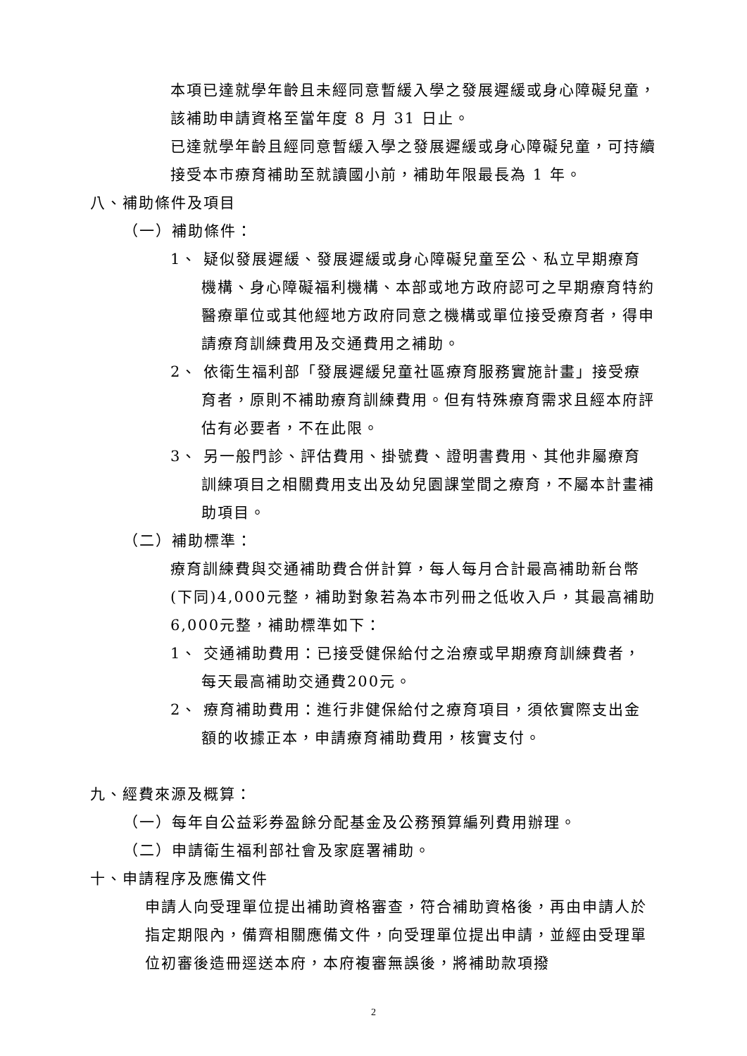本項已達就學年齡且未經同意暫緩入學之發展遲緩或身心障礙兒童，該補助申請資格至當年度 8 月 31 日止。
已達就學年齡且經同意暫緩入學之發展遲緩或身心障礙兒童，可持續接受本市療育補助至就讀國小前，補助年限最長為 1 年。
八、補助條件及項目
（一）補助條件：
1、 疑似發展遲緩、發展遲緩或身心障礙兒童至公、私立早期療育機構、身心障礙福利機構、本部或地方政府認可之早期療育特約醫療單位或其他經地方政府同意之機構或單位接受療育者，得申請療育訓練費用及交通費用之補助。
2、 依衛生福利部「發展遲緩兒童社區療育服務實施計畫」接受療育者，原則不補助療育訓練費用。但有特殊療育需求且經本府評估有必要者，不在此限。
3、 另一般門診、評估費用、掛號費、證明書費用、其他非屬療育訓練項目之相關費用支出及幼兒園課堂間之療育，不屬本計畫補助項目。
（二）補助標準：
療育訓練費與交通補助費合併計算，每人每月合計最高補助新台幣(下同)4,000元整，補助對象若為本市列冊之低收入戶，其最高補助6,000元整，補助標準如下：
1、 交通補助費用：已接受健保給付之治療或早期療育訓練費者，每天最高補助交通費200元。
2、 療育補助費用：進行非健保給付之療育項目，須依實際支出金額的收據正本，申請療育補助費用，核實支付。
九、經費來源及概算：
（一）每年自公益彩券盈餘分配基金及公務預算編列費用辦理。
（二）申請衛生福利部社會及家庭署補助。
十、申請程序及應備文件
申請人向受理單位提出補助資格審查，符合補助資格後，再由申請人於指定期限內，備齊相關應備文件，向受理單位提出申請，並經由受理單位初審後造冊逕送本府，本府複審無誤後，將補助款項撥
2